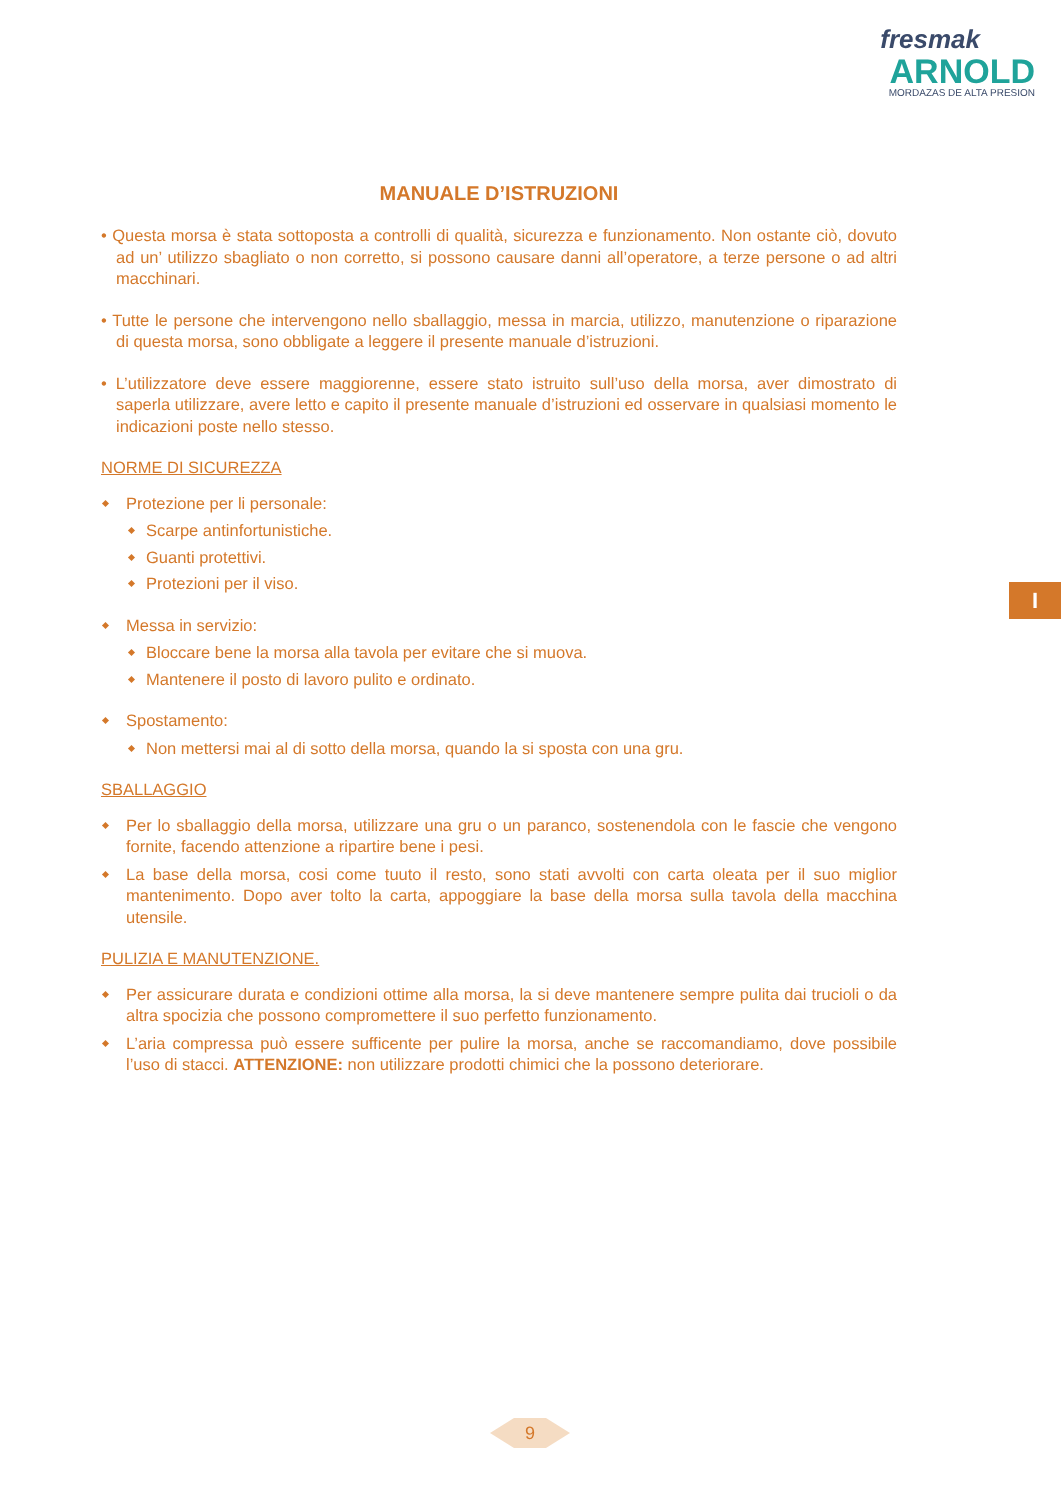fresmak
ARNOLD
MORDAZAS DE ALTA PRESION
I
MANUALE D’ISTRUZIONI
• Questa morsa è stata sottoposta a controlli di qualità, sicurezza e funzionamento. Non ostante ciò, dovuto ad un’ utilizzo sbagliato o non corretto, si possono causare danni all’operatore, a terze persone o ad altri macchinari.
• Tutte le persone che intervengono nello sballaggio, messa in marcia, utilizzo, manutenzione o riparazione di questa morsa, sono obbligate a leggere il presente manuale d’istruzioni.
• L’utilizzatore deve essere maggiorenne, essere stato istruito sull’uso della morsa, aver dimostrato di saperla utilizzare, avere letto e capito il presente manuale d’istruzioni ed osservare in qualsiasi momento le indicazioni poste nello stesso.
NORME DI SICUREZZA
Protezione per li personale:
Scarpe antinfortunistiche.
Guanti protettivi.
Protezioni per il viso.
Messa in servizio:
Bloccare bene la morsa alla tavola per evitare che si muova.
Mantenere il posto di lavoro pulito e ordinato.
Spostamento:
Non mettersi mai al di sotto della morsa, quando la si sposta con una gru.
SBALLAGGIO
Per lo sballaggio della morsa, utilizzare una gru o un paranco, sostenendola con le fascie che vengono fornite, facendo attenzione a ripartire bene i pesi.
La base della morsa, cosi come tuuto il resto, sono stati avvolti con carta oleata per il suo miglior mantenimento. Dopo aver tolto la carta, appoggiare la base della morsa sulla tavola della macchina utensile.
PULIZIA E MANUTENZIONE.
Per assicurare durata e condizioni ottime alla morsa, la si deve mantenere sempre pulita dai trucioli o da altra spocizia che possono compromettere il suo perfetto funzionamento.
L’aria compressa può essere sufficente per pulire la morsa, anche se raccomandiamo, dove possibile l’uso di stacci. ATTENZIONE: non utilizzare prodotti chimici che la possono deteriorare.
9